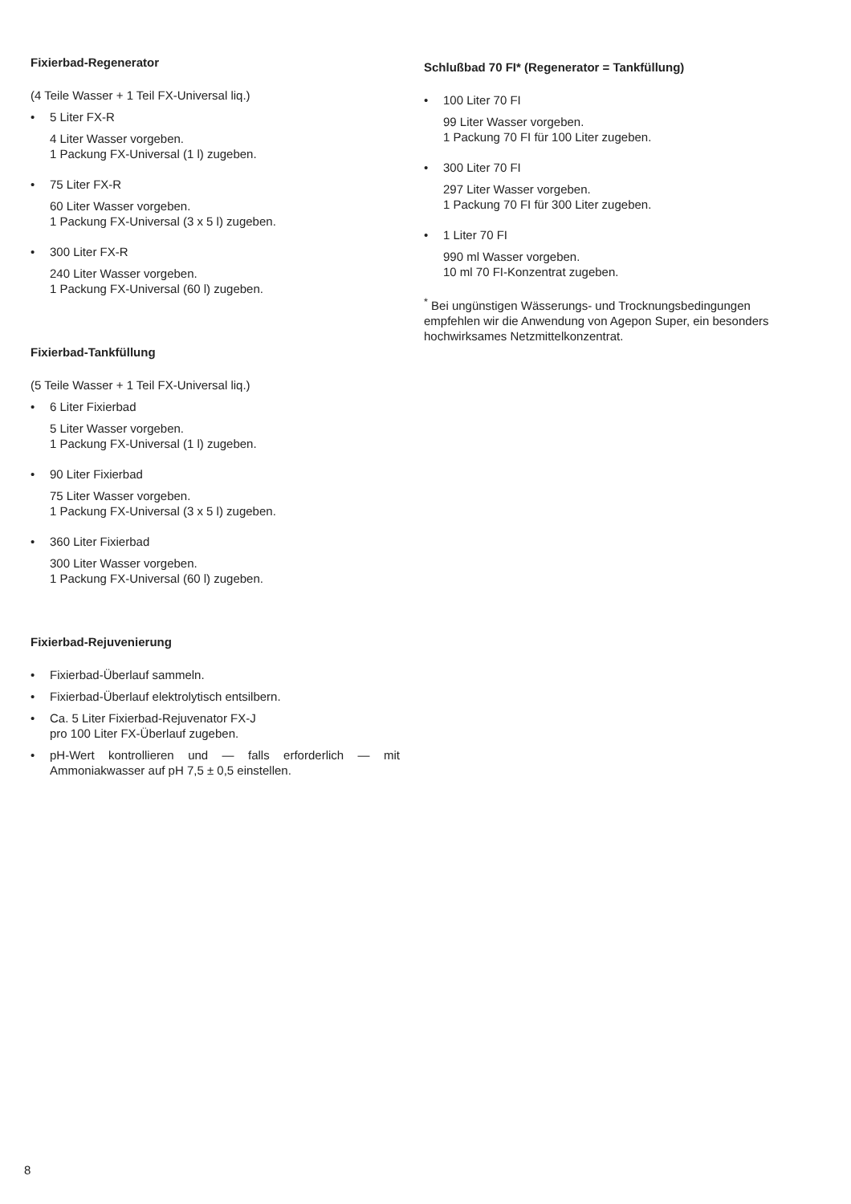Fixierbad-Regenerator
(4 Teile Wasser + 1 Teil FX-Universal liq.)
• 5 Liter FX-R
4 Liter Wasser vorgeben.
1 Packung FX-Universal (1 l) zugeben.
• 75 Liter FX-R
60 Liter Wasser vorgeben.
1 Packung FX-Universal (3 x 5 l) zugeben.
• 300 Liter FX-R
240 Liter Wasser vorgeben.
1 Packung FX-Universal (60 l) zugeben.
Fixierbad-Tankfüllung
(5 Teile Wasser + 1 Teil FX-Universal liq.)
• 6 Liter Fixierbad
5 Liter Wasser vorgeben.
1 Packung FX-Universal (1 l) zugeben.
• 90 Liter Fixierbad
75 Liter Wasser vorgeben.
1 Packung FX-Universal (3 x 5 l) zugeben.
• 360 Liter Fixierbad
300 Liter Wasser vorgeben.
1 Packung FX-Universal (60 l) zugeben.
Fixierbad-Rejuvenierung
• Fixierbad-Überlauf sammeln.
• Fixierbad-Überlauf elektrolytisch entsilbern.
• Ca. 5 Liter Fixierbad-Rejuvenator FX-J
pro 100 Liter FX-Überlauf zugeben.
• pH-Wert kontrollieren und — falls erforderlich — mit Ammoniakwasser auf pH 7,5 ± 0,5 einstellen.
Schlußbad 70 FI* (Regenerator = Tankfüllung)
• 100 Liter 70 FI
99 Liter Wasser vorgeben.
1 Packung 70 FI für 100 Liter zugeben.
• 300 Liter 70 FI
297 Liter Wasser vorgeben.
1 Packung 70 FI für 300 Liter zugeben.
• 1 Liter 70 FI
990 ml Wasser vorgeben.
10 ml 70 FI-Konzentrat zugeben.
<sup>*</sup> Bei ungünstigen Wässerungs- und Trocknungsbedingungen empfehlen wir die Anwendung von Agepon Super, ein besonders hochwirksames Netzmittelkonzentrat.
8